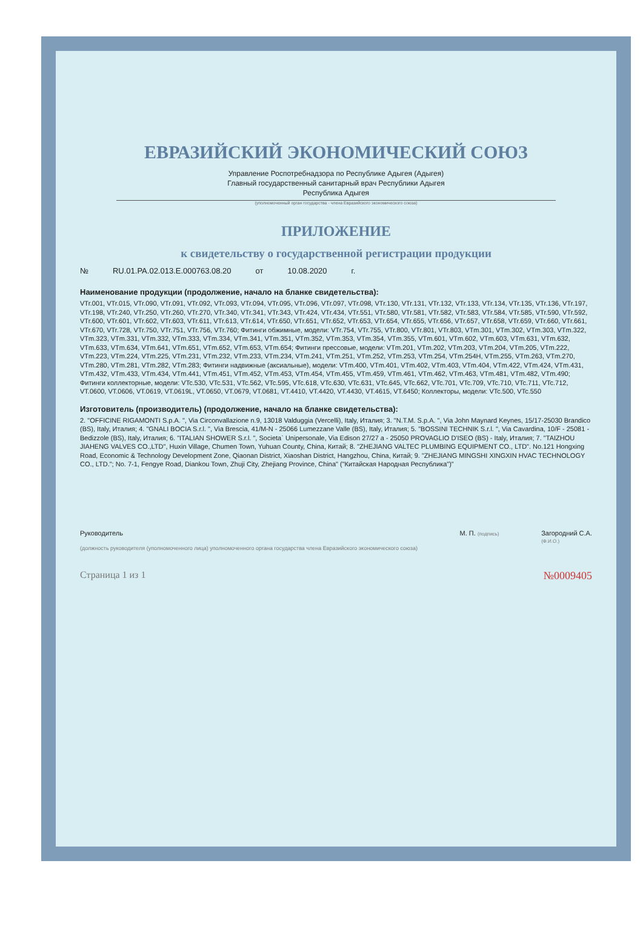ЕВРАЗИЙСКИЙ ЭКОНОМИЧЕСКИЙ СОЮЗ
Управление Роспотребнадзора по Республике Адыгея (Адыгея)
Главный государственный санитарный врач Республики Адыгея
Республика Адыгея
(уполномоченный орган государства - члена Евразийского экономического союза)
ПРИЛОЖЕНИЕ
к свидетельству о государственной регистрации продукции
№ RU.01.PA.02.013.E.000763.08.20 от 10.08.2020 г.
Наименование продукции (продолжение, начало на бланке свидетельства):
VTr.001, VTr.015, VTr.090, VTr.091, VTr.092, VTr.093, VTr.094, VTr.095, VTr.096, VTr.097, VTr.098, VTr.130, VTr.131, VTr.132, VTr.133, VTr.134, VTr.135, VTr.136, VTr.197, VTr.198, VTr.240, VTr.250, VTr.260, VTr.270, VTr.340, VTr.341, VTr.343, VTr.424, VTr.434, VTr.551, VTr.580, VTr.581, VTr.582, VTr.583, VTr.584, VTr.585, VTr.590, VTr.592, VTr.600, VTr.601, VTr.602, VTr.603, VTr.611, VTr.613, VTr.614, VTr.650, VTr.651, VTr.652, VTr.653, VTr.654, VTr.655, VTr.656, VTr.657, VTr.658, VTr.659, VTr.660, VTr.661, VTr.670, VTr.728, VTr.750, VTr.751, VTr.756, VTr.760; Фитинги обжимные, модели: VTr.754, VTr.755, VTr.800, VTr.801, VTr.803, VTm.301, VTm.302, VTm.303, VTm.322, VTm.323, VTm.331, VTm.332, VTm.333, VTm.334, VTm.341, VTm.351, VTm.352, VTm.353, VTm.354, VTm.355, VTm.601, VTm.602, VTm.603, VTm.631, VTm.632, VTm.633, VTm.634, VTm.641, VTm.651, VTm.652, VTm.653, VTm.654; Фитинги прессовые, модели: VTm.201, VTm.202, VTm.203, VTm.204, VTm.205, VTm.222, VTm.223, VTm.224, VTm.225, VTm.231, VTm.232, VTm.233, VTm.234, VTm.241, VTm.251, VTm.252, VTm.253, VTm.254, VTm.254H, VTm.255, VTm.263, VTm.270, VTm.280, VTm.281, VTm.282, VTm.283; Фитинги надвижные (аксиальные), модели: VTm.400, VTm.401, VTm.402, VTm.403, VTm.404, VTm.422, VTm.424, VTm.431, VTm.432, VTm.433, VTm.434, VTm.441, VTm.451, VTm.452, VTm.453, VTm.454, VTm.455, VTm.459, VTm.461, VTm.462, VTm.463, VTm.481, VTm.482, VTm.490; Фитинги коллекторные, модели: VTc.530, VTc.531, VTc.562, VTc.595, VTc.618, VTc.630, VTc.631, VTc.645, VTc.662, VTc.701, VTc.709, VTc.710, VTc.711, VTc.712, VT.0600, VT.0606, VT.0619, VT.0619L, VT.0650, VT.0679, VT.0681, VT.4410, VT.4420, VT.4430, VT.4615, VT.6450; Коллекторы, модели: VTc.500, VTc.550
Изготовитель (производитель) (продолжение, начало на бланке свидетельства):
2. "OFFICINE RIGAMONTI S.p.A. ", Via Circonvallazione n.9, 13018 Valduggia (Vercelli), Italy, Италия; 3. "N.T.M. S.p.A. ", Via John Maynard Keynes, 15/17-25030 Brandico (BS), Italy, Италия; 4. "GNALI BOCIA S.r.l. ", Via Brescia, 41/M-N - 25066 Lumezzane Valle (BS), Italy, Италия; 5. "BOSSINI TECHNIK S.r.l. ", Via Cavardina, 10/F - 25081 - Bedizzole (BS), Italy, Италия; 6. "ITALIAN SHOWER S.r.l. ", Societa` Unipersonale, Via Edison 27/27 a - 25050 PROVAGLIO D'ISEO (BS) - Italy, Италия; 7. "TAIZHOU JIAHENG VALVES CO.,LTD", Huxin Village, Chumen Town, Yuhuan County, China, Китай; 8. "ZHEJIANG VALTEC PLUMBING EQUIPMENT CO., LTD". No.121 Hongxing Road, Economic & Technology Development Zone, Qiaonan District, Xiaoshan District, Hangzhou, China, Китай; 9. "ZHEJIANG MINGSHI XINGXIN HVAC TECHNOLOGY CO., LTD."; No. 7-1, Fengye Road, Diankou Town, Zhuji City, Zhejiang Province, China" ("Китайская Народная Республика")"
Руководитель
(должность руководителя (уполномоченного лица) уполномоченного органа государства члена Евразийского экономического союза)
М. П. (подпись)
Загородний С.А.
(Ф.И.О.)
Страница 1 из 1 №0009405